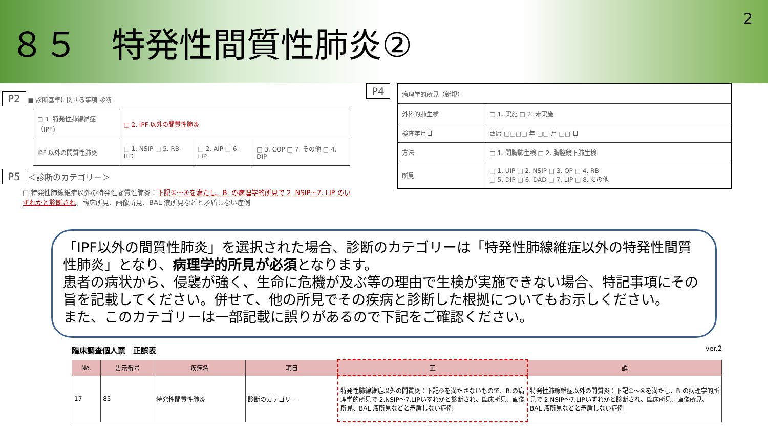８５　特発性間質性肺炎②
2
P2 ■ 診断基準に関する事項 診断
| □ 1. 特発性肺線維症（IPF） | □ 2. IPF 以外の間質性肺炎 | | |
| IPF 以外の間質性肺炎 | □ 1. NSIP □ 5. RB-ILD | □ 2. AIP □ 6. LIP | □ 3. COP □ 7. その他 □ 4. DIP |
P5 ＜診断のカテゴリー＞
□ 特発性肺線維症以外の特発性間質性肺炎：下記①～④を満たし、B. の病理学的所見で 2. NSIP～7. LIP のいずれかと診断され、臨床所見、画像所見、BAL 液所見などと矛盾しない症例
P4
| 病理学的所見（新規） | |
| 外科的肺生検 | □ 1. 実施 □ 2. 未実施 |
| 検査年月日 | 西暦 □□□□ 年 □□ 月 □□ 日 |
| 方法 | □ 1. 開胸肺生検 □ 2. 胸腔鏡下肺生検 |
| 所見 | □ 1. UIP □ 2. NSIP □ 3. OP □ 4. RB □ 5. DIP □ 6. DAD □ 7. LIP □ 8. その他 |
「IPF以外の間質性肺炎」を選択された場合、診断のカテゴリーは「特発性肺線維症以外の特発性間質性肺炎」となり、病理学的所見が必須となります。
患者の病状から、侵襲が強く、生命に危機が及ぶ等の理由で生検が実施できない場合、特記事項にその旨を記載してください。併せて、他の所見でその疾病と診断した根拠についてもお示しください。
また、このカテゴリーは一部記載に誤りがあるので下記をご確認ください。
臨床調査個人票　正誤表 ver.2
| No. | 告示番号 | 疾病名 | 項目 | 正 | 誤 |
| --- | --- | --- | --- | --- | --- |
| 17 | 85 | 特発性間質性肺炎 | 診断のカテゴリー | 特発性肺線維症以外の間質炎： 下記⑤を満たさないもので 、B.の病理学的所見で 2.NSIP～7.LIPいずれかと診断され、臨床所見、画像所見、BAL 液所見などと矛盾しない症例 | 特発性肺線維症以外の間質炎： 下記①～④を満たし、 B.の病理学的所見で 2.NSIP～7.LIPいずれかと診断され、臨床所見、画像所見、BAL 液所見などと矛盾しない症例 |